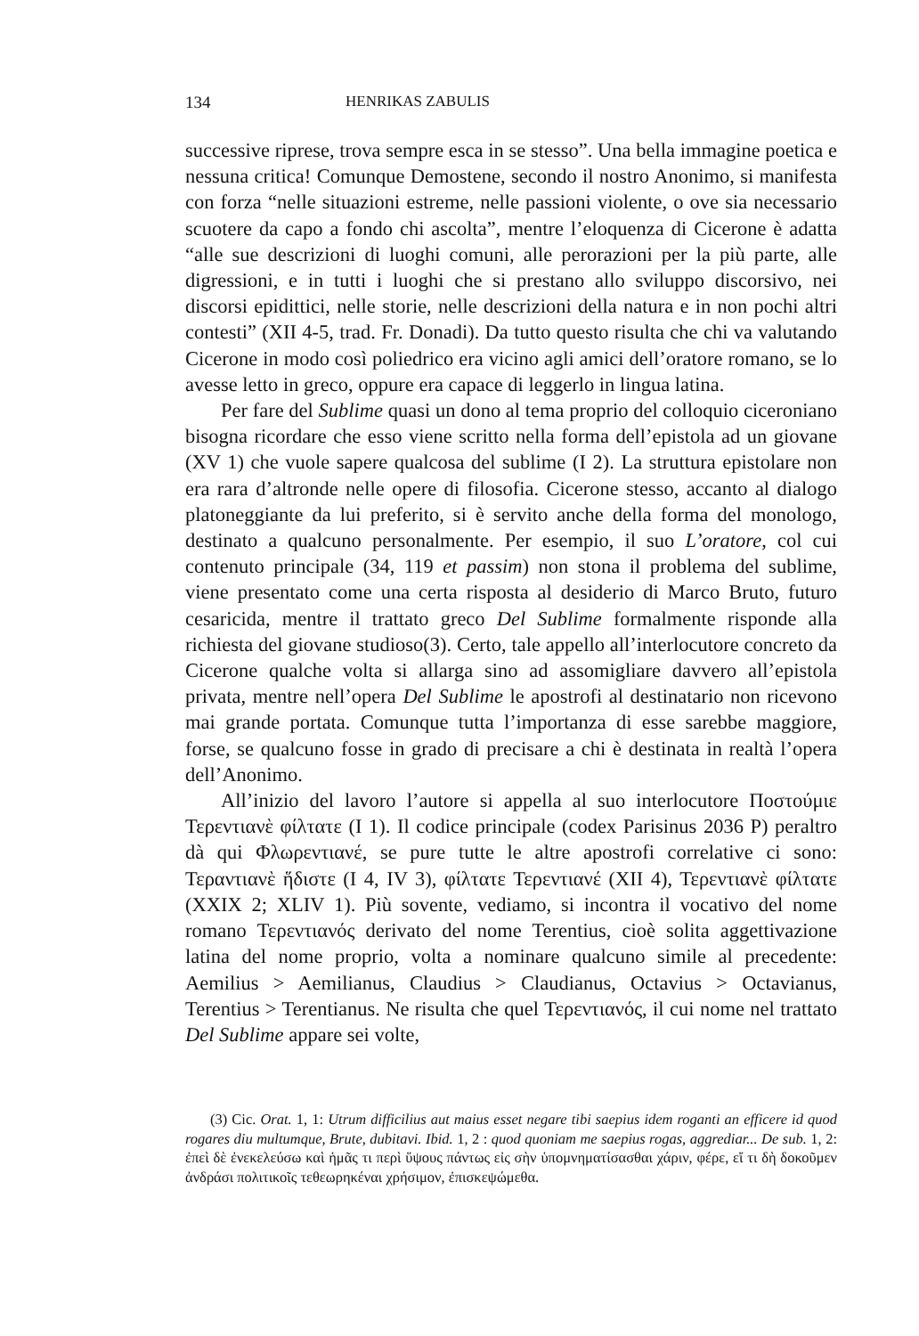134 HENRIKAS ZABULIS
successive riprese, trova sempre esca in se stesso”. Una bella immagine poetica e nessuna critica! Comunque Demostene, secondo il nostro Anonimo, si manifesta con forza “nelle situazioni estreme, nelle passioni violente, o ove sia necessario scuotere da capo a fondo chi ascolta”, mentre l’eloquenza di Cicerone è adatta “alle sue descrizioni di luoghi comuni, alle perorazioni per la più parte, alle digressioni, e in tutti i luoghi che si prestano allo sviluppo discorsivo, nei discorsi epidittici, nelle storie, nelle descrizioni della natura e in non pochi altri contesti” (XII 4-5, trad. Fr. Donadi). Da tutto questo risulta che chi va valutando Cicerone in modo così poliedrico era vicino agli amici dell’oratore romano, se lo avesse letto in greco, oppure era capace di leggerlo in lingua latina.
Per fare del Sublime quasi un dono al tema proprio del colloquio ciceroniano bisogna ricordare che esso viene scritto nella forma dell’epistola ad un giovane (XV 1) che vuole sapere qualcosa del sublime (I 2). La struttura epistolare non era rara d’altronde nelle opere di filosofia. Cicerone stesso, accanto al dialogo platoneggiante da lui preferito, si è servito anche della forma del monologo, destinato a qualcuno personalmente. Per esempio, il suo L’oratore, col cui contenuto principale (34, 119 et passim) non stona il problema del sublime, viene presentato come una certa risposta al desiderio di Marco Bruto, futuro cesaricida, mentre il trattato greco Del Sublime formalmente risponde alla richiesta del giovane studioso(3). Certo, tale appello all’interlocutore concreto da Cicerone qualche volta si allarga sino ad assomigliare davvero all’epistola privata, mentre nell’opera Del Sublime le apostrofi al destinatario non ricevono mai grande portata. Comunque tutta l’importanza di esse sarebbe maggiore, forse, se qualcuno fosse in grado di precisare a chi è destinata in realtà l’opera dell’Anonimo.
All’inizio del lavoro l’autore si appella al suo interlocutore Ποστούμιε Τερεντιανὲ φίλτατε (I 1). Il codice principale (codex Parisinus 2036 P) peraltro dà qui Φλωρεντιανέ, se pure tutte le altre apostrofi correlative ci sono: Τεραντιανὲ ἥδιστε (I 4, IV 3), φίλτατε Τερεντιανέ (XII 4), Τερεντιανὲ φίλτατε (XXIX 2; XLIV 1). Più sovente, vediamo, si incontra il vocativo del nome romano Τερεντιανός derivato del nome Terentius, cioè solita aggettivazione latina del nome proprio, volta a nominare qualcuno simile al precedente: Aemilius > Aemilianus, Claudius > Claudianus, Octavius > Octavianus, Terentius > Terentianus. Ne risulta che quel Τερεντιανός, il cui nome nel trattato Del Sublime appare sei volte,
(3) Cic. Orat. 1, 1: Utrum difficilius aut maius esset negare tibi saepius idem roganti an efficere id quod rogares diu multumque, Brute, dubitavi. Ibid. 1, 2 : quod quoniam me saepius rogas, aggrediar... De sub. 1, 2: ἐπεὶ δὲ ἐνεκελεύσω καὶ ἡμᾶς τι περὶ ὕψους πάντως εἰς σὴν ὑπομνηματίσασθαι χάριν, φέρε, εἴ τι δὴ δοκοῦμεν ἀνδράσι πολιτικοῖς τεθεωρηκέναι χρήσιμον, ἐπισκεψώμεθα.